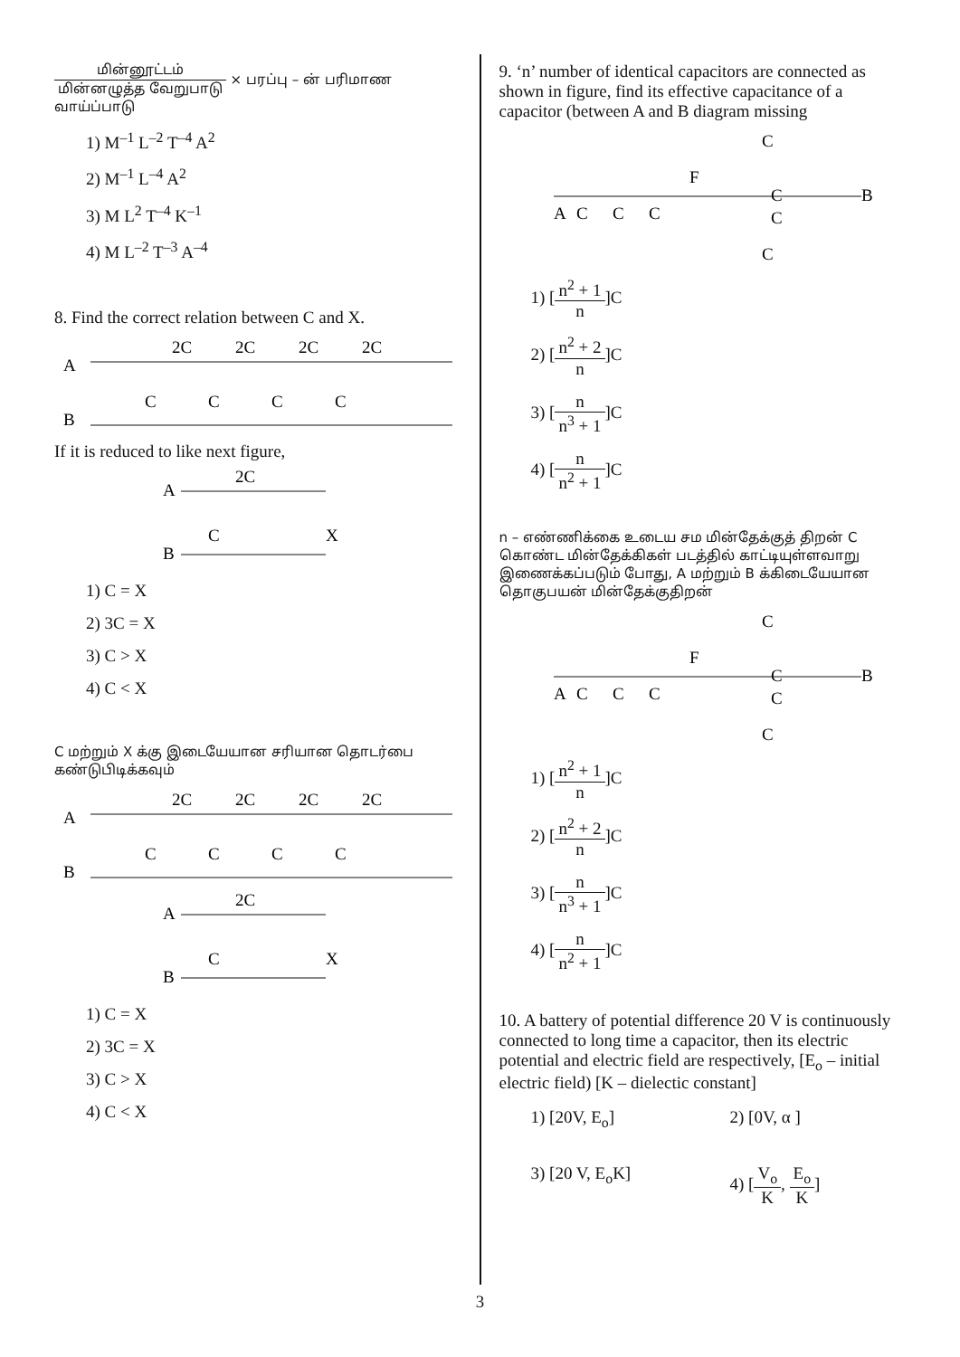மின்னூட்டம் மின்னழுத்த வேறுபாடு × பரப்பு – ன் பரிமாண வாய்ப்பாடு
1) M<sup>–1</sup> L<sup>–2</sup> T<sup>–4</sup> A<sup>2</sup>
2) M<sup>–1</sup> L<sup>–4</sup> A<sup>2</sup>
3) M L<sup>2</sup> T<sup>–4</sup> K<sup>–1</sup>
4) M L<sup>–2</sup> T<sup>–3</sup> A<sup>–4</sup>
8. Find the correct relation between C and X.
A
B
2C
2C
2C
2C
C
C
C
C
If it is reduced to like next figure,
A
2C
C
X
B
1) C = X
2) 3C = X
3) C > X
4) C < X
C மற்றும் X க்கு இடையேயான சரியான தொடர்பை கண்டுபிடிக்கவும்
A
B
2C
2C
2C
2C
C
C
C
C
A
2C
C
X
B
1) C = X
2) 3C = X
3) C > X
4) C < X
9. ‘n’ number of identical capacitors are connected as shown in figure, find its effective capacitance of a capacitor (between A and B diagram missing
C
F
A
C
C
C
C
C
C
B
1) [n<sup>2</sup> + 1 n]C
2) [n<sup>2</sup> + 2 n]C
3) [n n<sup>3</sup> + 1]C
4) [n n<sup>2</sup> + 1]C
n – எண்ணிக்கை உடைய சம மின்தேக்குத் திறன் C கொண்ட மின்தேக்கிகள் படத்தில் காட்டியுள்ளவாறு இணைக்கப்படும் போது, A மற்றும் B க்கிடையேயான தொகுபயன் மின்தேக்குதிறன்
C
F
A
C
C
C
C
C
C
B
1) [n<sup>2</sup> + 1 n]C
2) [n<sup>2</sup> + 2 n]C
3) [n n<sup>3</sup> + 1]C
4) [n n<sup>2</sup> + 1]C
10. A battery of potential difference 20 V is continuously connected to long time a capacitor, then its electric potential and electric field are respectively, [E<sub>o</sub> – initial electric field) [K – dielectic constant]
1) [20V, E<sub>o</sub>] 2) [0V, α ]
3) [20 V, E<sub>o</sub>K] 4) [V<sub>o</sub> K, E<sub>o</sub> K]
3